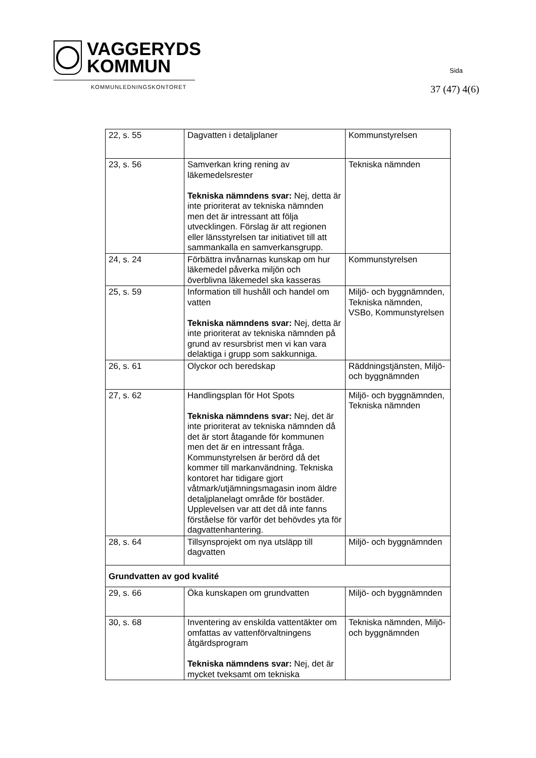VAGGERYDS
KOMMUN
KOMMUNLEDNINGSKONTORET
Sida
37 (47) 4(6)
| 22, s. 55 | Dagvatten i detaljplaner | Kommunstyrelsen |
| 23, s. 56 | Samverkan kring rening av läkemedelsrester Tekniska nämndens svar: Nej, detta är inte prioriterat av tekniska nämnden men det är intressant att följa utvecklingen. Förslag är att regionen eller länsstyrelsen tar initiativet till att sammankalla en samverkansgrupp. | Tekniska nämnden |
| 24, s. 24 | Förbättra invånarnas kunskap om hur läkemedel påverka miljön och överblivna läkemedel ska kasseras | Kommunstyrelsen |
| 25, s. 59 | Information till hushåll och handel om vatten Tekniska nämndens svar: Nej, detta är inte prioriterat av tekniska nämnden på grund av resursbrist men vi kan vara delaktiga i grupp som sakkunniga. | Miljö- och byggnämnden, Tekniska nämnden, VSBo, Kommunstyrelsen |
| 26, s. 61 | Olyckor och beredskap | Räddningstjänsten, Miljö- och byggnämnden |
| 27, s. 62 | Handlingsplan för Hot Spots Tekniska nämndens svar: Nej, det är inte prioriterat av tekniska nämnden då det är stort åtagande för kommunen men det är en intressant fråga. Kommunstyrelsen är berörd då det kommer till markanvändning. Tekniska kontoret har tidigare gjort våtmark/utjämningsmagasin inom äldre detaljplanelagt område för bostäder. Upplevelsen var att det då inte fanns förståelse för varför det behövdes yta för dagvattenhantering. | Miljö- och byggnämnden, Tekniska nämnden |
| 28, s. 64 | Tillsynsprojekt om nya utsläpp till dagvatten | Miljö- och byggnämnden |
| Grundvatten av god kvalité | | |
| 29, s. 66 | Öka kunskapen om grundvatten | Miljö- och byggnämnden |
| 30, s. 68 | Inventering av enskilda vattentäkter om omfattas av vattenförvaltningens åtgärdsprogram Tekniska nämndens svar: Nej, det är mycket tveksamt om tekniska | Tekniska nämnden, Miljö- och byggnämnden |